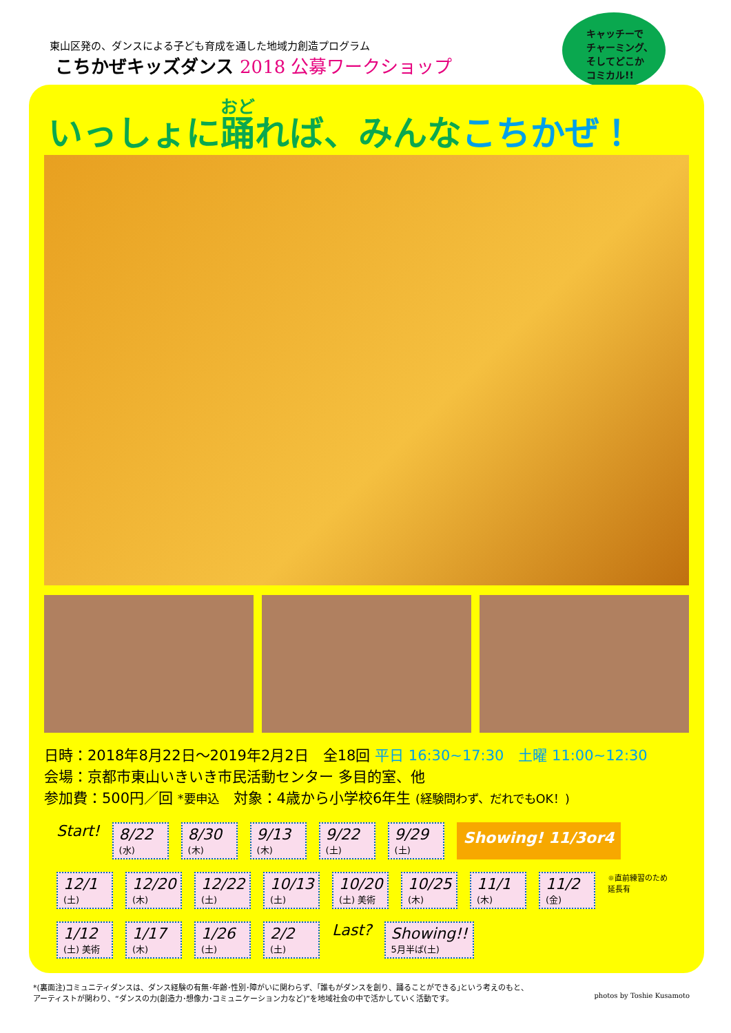東山区発の、ダンスによる子ども育成を通した地域力創造プログラム
こちかぜキッズダンス 2018 公募ワークショップ
キャッチーで
チャーミング、
そしてどこか
コミカル!!
いっしょに踊れば、みんなこちかぜ！
日時：2018年8月22日～2019年2月2日　全18回 平日 16:30~17:30　土曜 11:00~12:30
会場：京都市東山いきいき市民活動センター 多目的室、他
参加費：500円／回 *要申込　対象：4歳から小学校6年生 (経験問わず、だれでもOK！)
Start!
8/22
(水)
8/30
(木)
9/13
(木)
9/22
(土)
9/29
(土)
Showing! 11/3or4
12/1
(土)
12/20
(木)
12/22
(土)
10/13
(土)
10/20
(土) 美術
10/25
(木)
11/1
(木)
11/2
(金)
☼直前練習のため
延長有
1/12
(土) 美術
1/17
(木)
1/26
(土)
2/2
(土)
Last?
Showing!!
5月半ば(土)
*(裏面注)コミュニティダンスは、ダンス経験の有無･年齢･性別･障がいに関わらず、｢誰もがダンスを創り、踊ることができる｣という考えのもと、
アーティストが関わり、“ダンスの力(創造力･想像力･コミュニケーション力など)”を地域社会の中で活かしていく活動です。
photos by Toshie Kusamoto